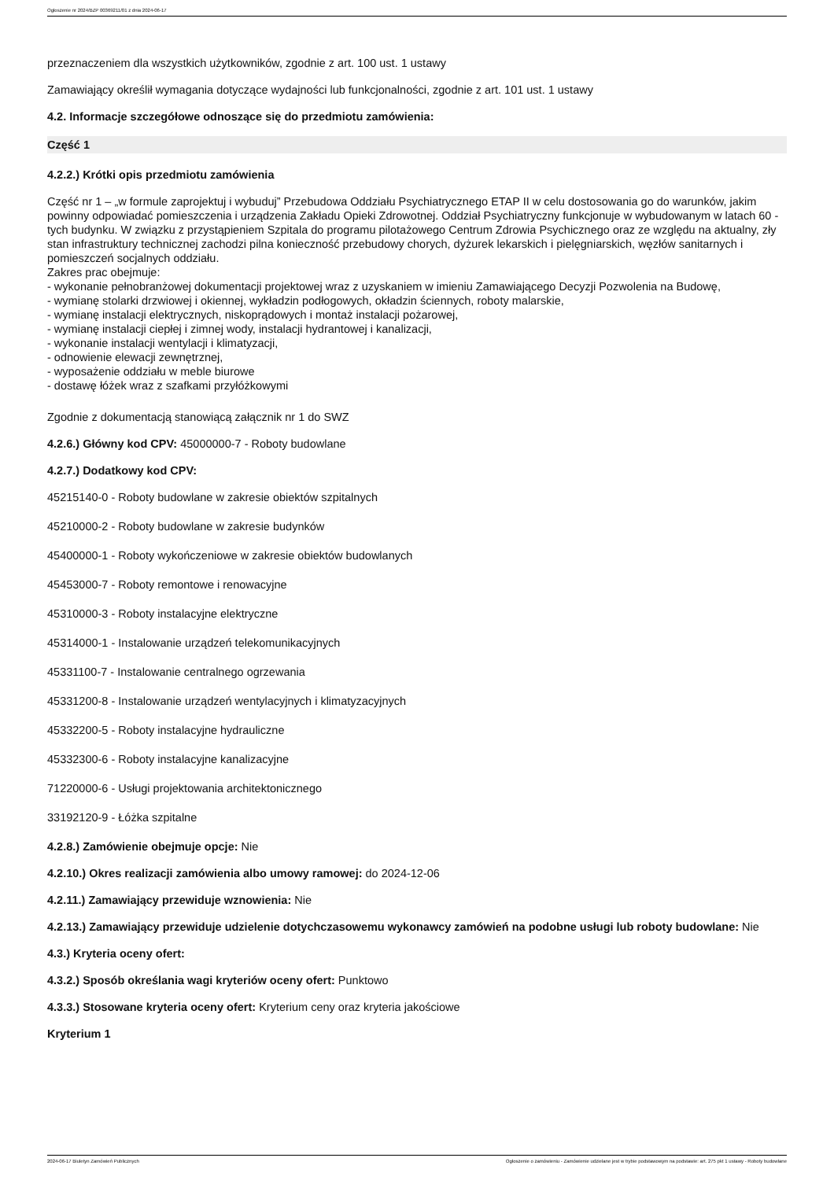Ogłoszenie nr 2024/BZP 00369211/01 z dnia 2024-06-17
przeznaczeniem dla wszystkich użytkowników, zgodnie z art. 100 ust. 1 ustawy
Zamawiający określił wymagania dotyczące wydajności lub funkcjonalności, zgodnie z art. 101 ust. 1 ustawy
4.2. Informacje szczegółowe odnoszące się do przedmiotu zamówienia:
Część 1
4.2.2.) Krótki opis przedmiotu zamówienia
Część nr 1 – „w formule zaprojektuj i wybuduj” Przebudowa Oddziału Psychiatrycznego ETAP II w celu dostosowania go do warunków, jakim powinny odpowiadać pomieszczenia i urządzenia Zakładu Opieki Zdrowotnej. Oddział Psychiatryczny funkcjonuje w wybudowanym w latach 60 - tych budynku. W związku z przystąpieniem Szpitala do programu pilotażowego Centrum Zdrowia Psychicznego oraz ze względu na aktualny, zły stan infrastruktury technicznej zachodzi pilna konieczność przebudowy chorych, dyżurek lekarskich i pielęgniarskich, węzłów sanitarnych i pomieszczeń socjalnych oddziału.
Zakres prac obejmuje:
- wykonanie pełnobranżowej dokumentacji projektowej wraz z uzyskaniem w imieniu Zamawiającego Decyzji Pozwolenia na Budowę,
- wymianę stolarki drzwiowej i okiennej, wykładzin podłogowych, okładzin ściennych, roboty malarskie,
- wymianę instalacji elektrycznych, niskoprądowych i montaż instalacji pożarowej,
- wymianę instalacji ciepłej i zimnej wody, instalacji hydrantowej i kanalizacji,
- wykonanie instalacji wentylacji i klimatyzacji,
- odnowienie elewacji zewnętrznej,
- wyposażenie oddziału w meble biurowe
- dostawę łóżek wraz z szafkami przyłóżkowymi
Zgodnie z dokumentacją stanowiącą załącznik nr 1 do SWZ
4.2.6.) Główny kod CPV: 45000000-7 - Roboty budowlane
4.2.7.) Dodatkowy kod CPV:
45215140-0 - Roboty budowlane w zakresie obiektów szpitalnych
45210000-2 - Roboty budowlane w zakresie budynków
45400000-1 - Roboty wykończeniowe w zakresie obiektów budowlanych
45453000-7 - Roboty remontowe i renowacyjne
45310000-3 - Roboty instalacyjne elektryczne
45314000-1 - Instalowanie urządzeń telekomunikacyjnych
45331100-7 - Instalowanie centralnego ogrzewania
45331200-8 - Instalowanie urządzeń wentylacyjnych i klimatyzacyjnych
45332200-5 - Roboty instalacyjne hydrauliczne
45332300-6 - Roboty instalacyjne kanalizacyjne
71220000-6 - Usługi projektowania architektonicznego
33192120-9 - Łóżka szpitalne
4.2.8.) Zamówienie obejmuje opcje: Nie
4.2.10.) Okres realizacji zamówienia albo umowy ramowej: do 2024-12-06
4.2.11.) Zamawiający przewiduje wznowienia: Nie
4.2.13.) Zamawiający przewiduje udzielenie dotychczasowemu wykonawcy zamówień na podobne usługi lub roboty budowlane: Nie
4.3.) Kryteria oceny ofert:
4.3.2.) Sposób określania wagi kryteriów oceny ofert: Punktowo
4.3.3.) Stosowane kryteria oceny ofert: Kryterium ceny oraz kryteria jakościowe
Kryterium 1
2024-06-17 Biuletyn Zamówień Publicznych Ogłoszenie o zamówieniu - Zamówienie udzielane jest w trybie podstawowym na podstawie: art. 275 pkt 1 ustawy - Roboty budowlane